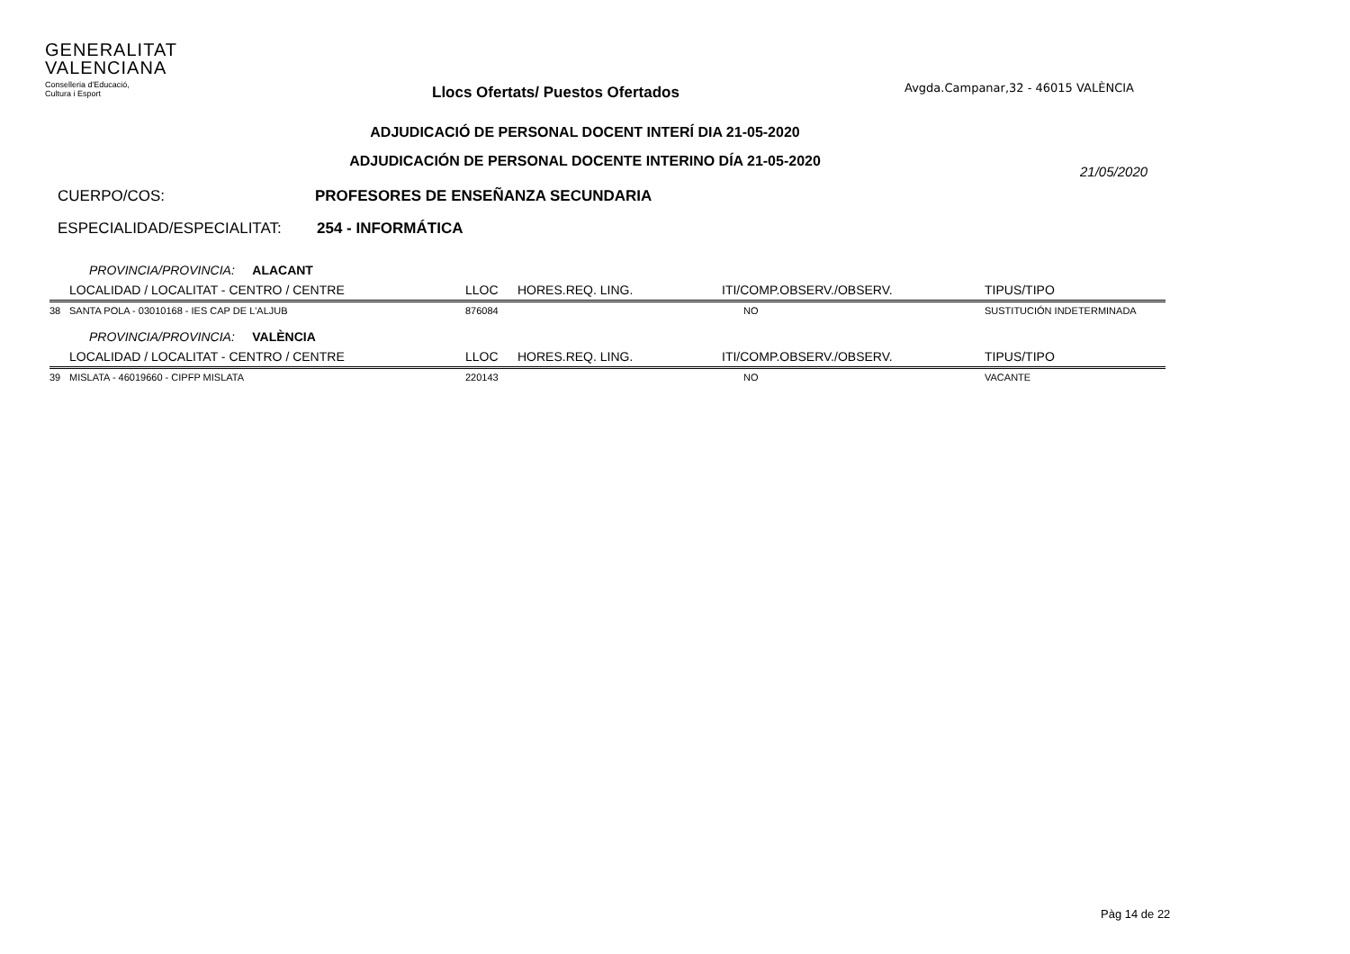GENERALITAT
VALENCIANA
Conselleria d'Educació,
Cultura i Esport
Llocs Ofertats/ Puestos Ofertados
Avgda.Campanar,32 - 46015 VALÈNCIA
ADJUDICACIÓ DE PERSONAL DOCENT INTERÍ DIA 21-05-2020
ADJUDICACIÓN DE PERSONAL DOCENTE INTERINO DÍA 21-05-2020
21/05/2020
CUERPO/COS: PROFESORES DE ENSEÑANZA SECUNDARIA
ESPECIALIDAD/ESPECIALITAT: 254 - INFORMÁTICA
| | PROVINCIA/PROVINCIA: ALACANT | | | | |
| | LOCALIDAD / LOCALITAT - CENTRO / CENTRE | LLOC | HORES.REQ. LING. | ITI/COMP.OBSERV./OBSERV. | TIPUS/TIPO |
| 38 | SANTA POLA - 03010168 - IES CAP DE L'ALJUB | 876084 | | NO | SUSTITUCIÓN INDETERMINADA |
| | PROVINCIA/PROVINCIA: VALÈNCIA | | | | |
| | LOCALIDAD / LOCALITAT - CENTRO / CENTRE | LLOC | HORES.REQ. LING. | ITI/COMP.OBSERV./OBSERV. | TIPUS/TIPO |
| 39 | MISLATA - 46019660 - CIPFP MISLATA | 220143 | | NO | VACANTE |
Pàg 14 de 22